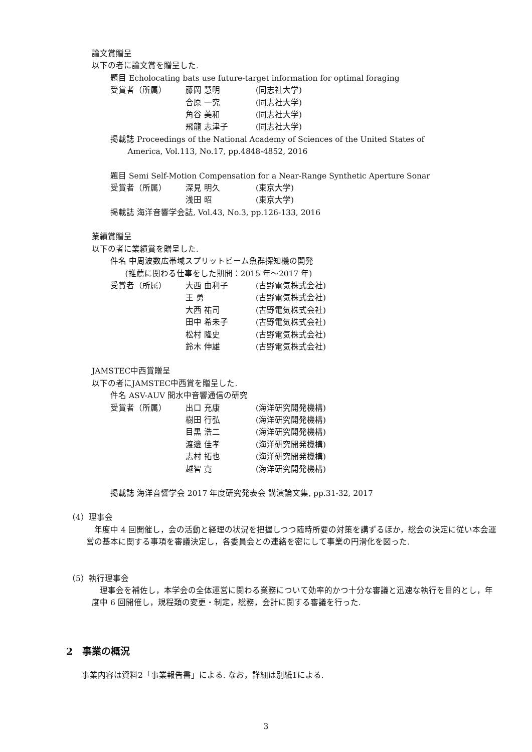論文賞贈呈
以下の者に論文賞を贈呈した.
題目 Echolocating bats use future-target information for optimal foraging
受賞者（所属） 藤岡 慧明 (同志社大学)
合原 一究 (同志社大学)
角谷 美和 (同志社大学)
飛龍 志津子 (同志社大学)
掲載誌 Proceedings of the National Academy of Sciences of the United States of
America, Vol.113, No.17, pp.4848-4852, 2016
題目 Semi Self-Motion Compensation for a Near-Range Synthetic Aperture Sonar
受賞者（所属） 深見 明久 (東京大学)
浅田 昭 (東京大学)
掲載誌 海洋音響学会誌, Vol.43, No.3, pp.126-133, 2016
業績賞贈呈
以下の者に業績賞を贈呈した.
件名 中周波数広帯域スプリットビーム魚群探知機の開発
(推薦に関わる仕事をした期間：2015 年～2017 年)
受賞者（所属） 大西 由利子 (古野電気株式会社)
王 勇 (古野電気株式会社)
大西 祐司 (古野電気株式会社)
田中 希未子 (古野電気株式会社)
松村 隆史 (古野電気株式会社)
鈴木 伸雄 (古野電気株式会社)
JAMSTEC中西賞贈呈
以下の者にJAMSTEC中西賞を贈呈した.
件名 ASV-AUV 間水中音響通信の研究
受賞者（所属） 出口 充康 (海洋研究開発機構)
樹田 行弘 (海洋研究開発機構)
目黒 浩二 (海洋研究開発機構)
渡邊 佳孝 (海洋研究開発機構)
志村 拓也 (海洋研究開発機構)
越智 寛 (海洋研究開発機構)
掲載誌 海洋音響学会 2017 年度研究発表会 講演論文集, pp.31-32, 2017
（4）理事会
　年度中 4 回開催し，会の活動と経理の状況を把握しつつ随時所要の対策を講ずるほか，総会の決定に従い本会運営の基本に関する事項を審議決定し，各委員会との連絡を密にして事業の円滑化を図った.
（5）執行理事会
　理事会を補佐し，本学会の全体運営に関わる業務について効率的かつ十分な審議と迅速な執行を目的とし，年度中 6 回開催し，規程類の変更・制定，総務，会計に関する審議を行った.
2　事業の概況
事業内容は資料2「事業報告書」による. なお，詳細は別紙1による.
3